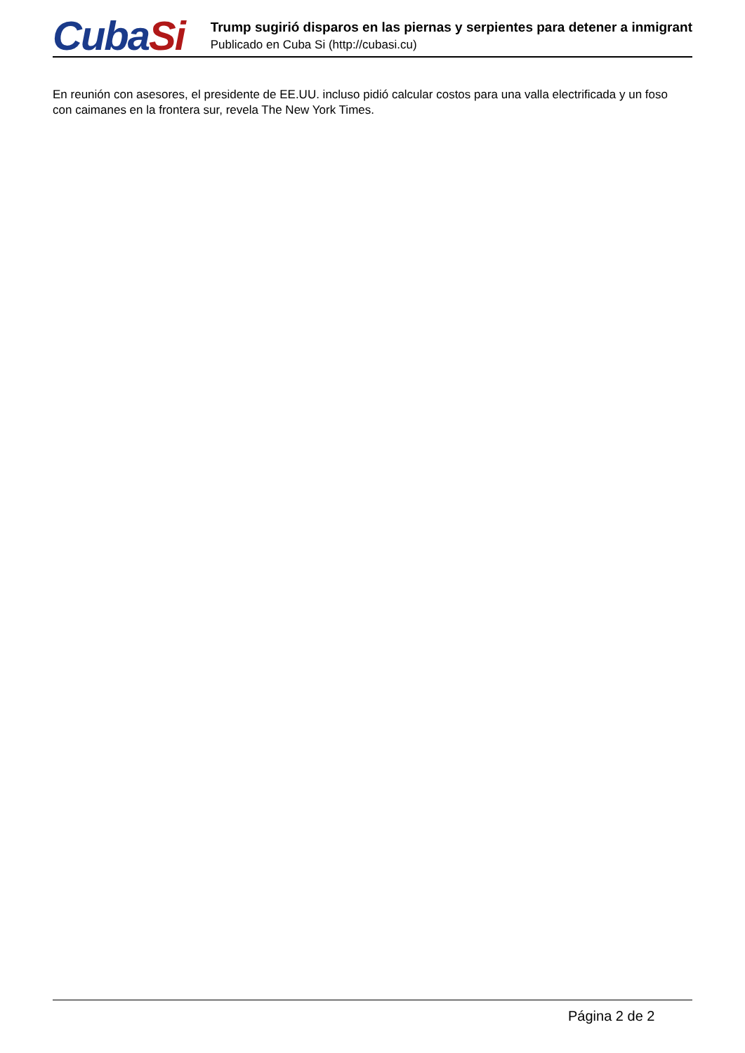CubaSi
Trump sugirió disparos en las piernas y serpientes para detener a inmigrant
Publicado en Cuba Si (http://cubasi.cu)
En reunión con asesores, el presidente de EE.UU. incluso pidió calcular costos para una valla electrificada y un foso con caimanes en la frontera sur, revela The New York Times.
Página 2 de 2